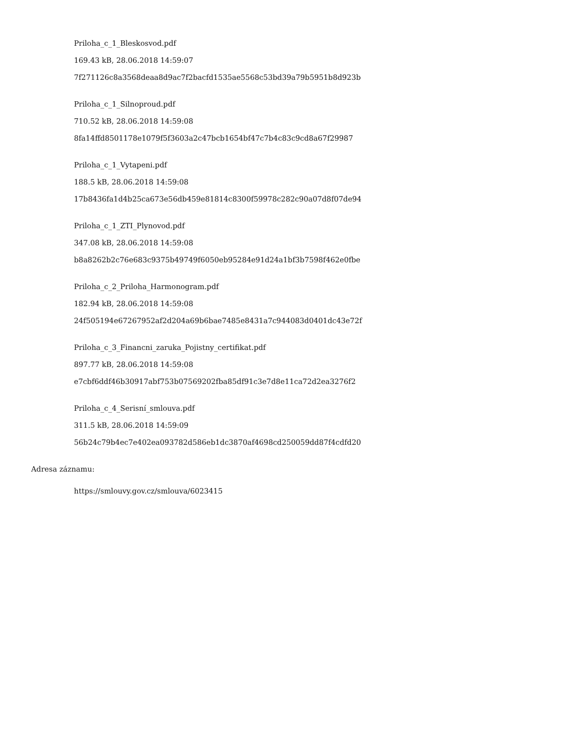Priloha_c_1_Bleskosvod.pdf
169.43 kB, 28.06.2018 14:59:07
7f271126c8a3568deaa8d9ac7f2bacfd1535ae5568c53bd39a79b5951b8d923b
Priloha_c_1_Silnoproud.pdf
710.52 kB, 28.06.2018 14:59:08
8fa14ffd8501178e1079f5f3603a2c47bcb1654bf47c7b4c83c9cd8a67f29987
Priloha_c_1_Vytapeni.pdf
188.5 kB, 28.06.2018 14:59:08
17b8436fa1d4b25ca673e56db459e81814c8300f59978c282c90a07d8f07de94
Priloha_c_1_ZTI_Plynovod.pdf
347.08 kB, 28.06.2018 14:59:08
b8a8262b2c76e683c9375b49749f6050eb95284e91d24a1bf3b7598f462e0fbe
Priloha_c_2_Priloha_Harmonogram.pdf
182.94 kB, 28.06.2018 14:59:08
24f505194e67267952af2d204a69b6bae7485e8431a7c944083d0401dc43e72f
Priloha_c_3_Financni_zaruka_Pojistny_certifikat.pdf
897.77 kB, 28.06.2018 14:59:08
e7cbf6ddf46b30917abf753b07569202fba85df91c3e7d8e11ca72d2ea3276f2
Priloha_c_4_Serisní_smlouva.pdf
311.5 kB, 28.06.2018 14:59:09
56b24c79b4ec7e402ea093782d586eb1dc3870af4698cd250059dd87f4cdfd20
Adresa záznamu:
https://smlouvy.gov.cz/smlouva/6023415